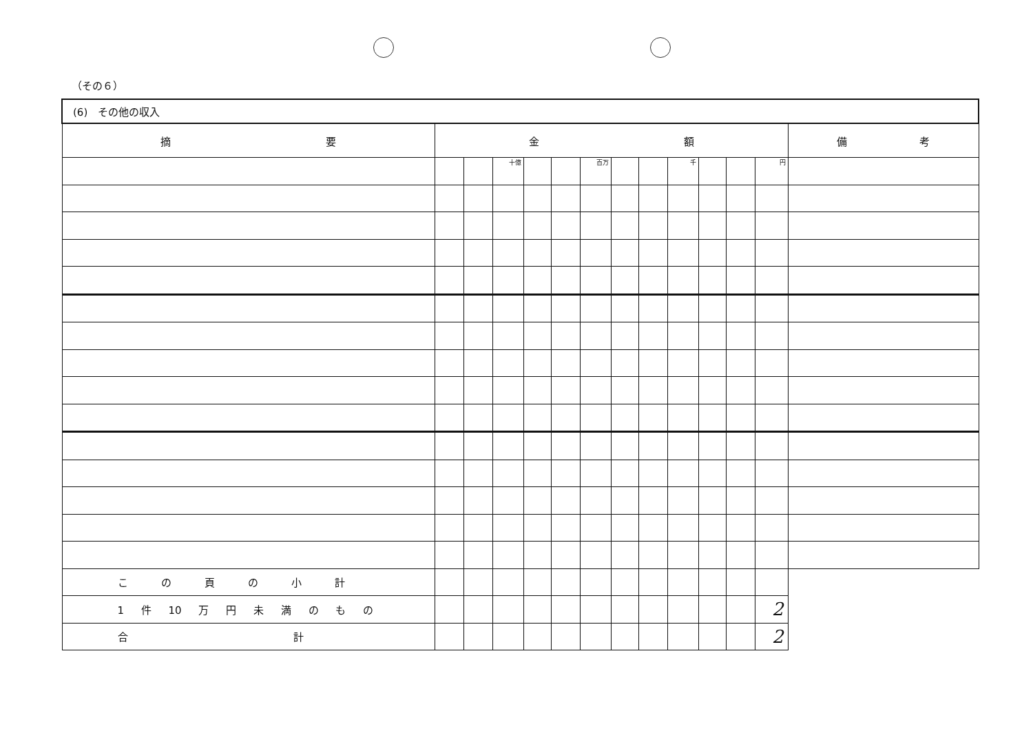（その６）
| (6) その他の収入 | | | | | | | | | | | | | |
| 摘 要 | 金 額 | | | | | | | | | | | | 備 考 |
| | | | 十億 | | | 百万 | | | 千 | | | 円 | |
| この頁の小計 | | | | | | | | | | | | | |
| 1 件 10 万 円 未 満 の も の | | | | | | | | | | | | 2 | |
| 合 計 | | | | | | | | | | | | 2 | |